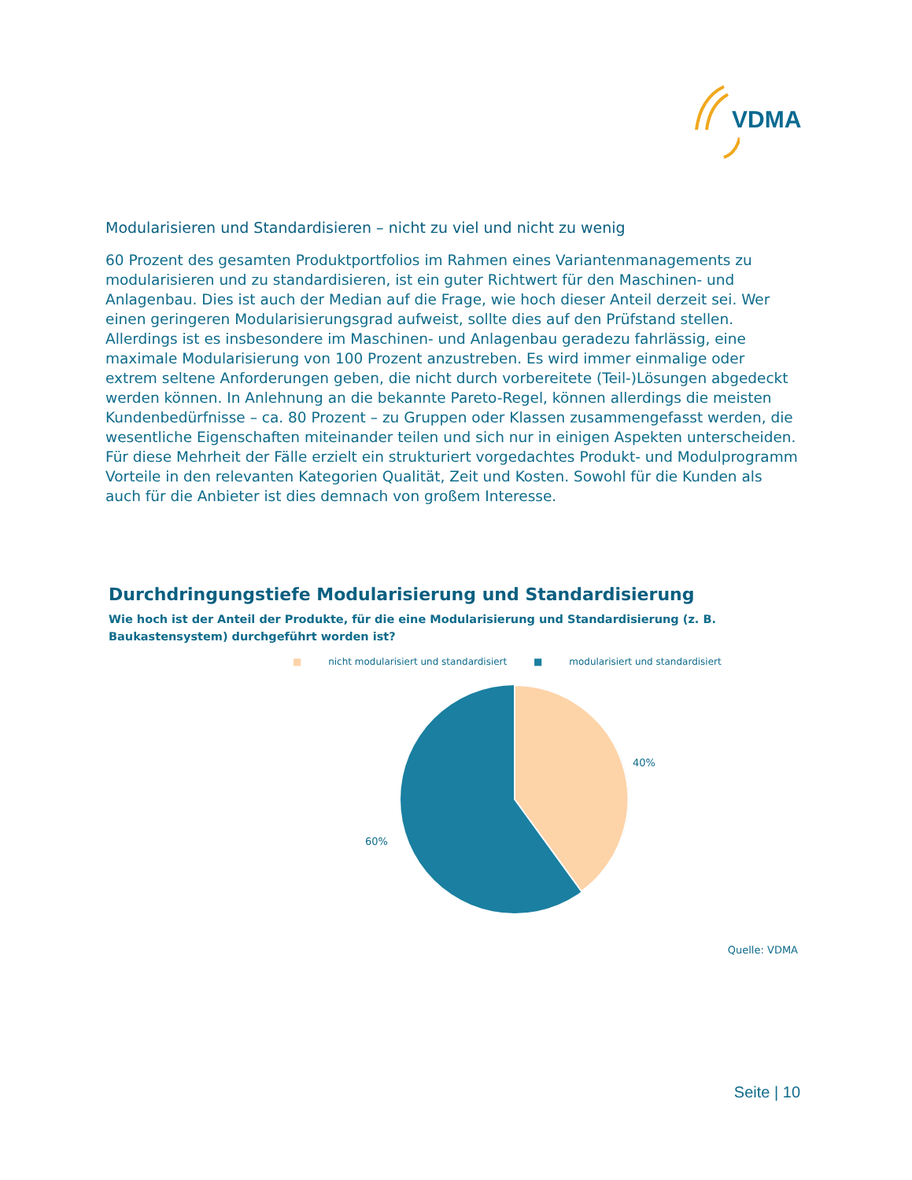VDMA
Modularisieren und Standardisieren – nicht zu viel und nicht zu wenig
60 Prozent des gesamten Produktportfolios im Rahmen eines Variantenmanagements zu modularisieren und zu standardisieren, ist ein guter Richtwert für den Maschinen- und Anlagenbau. Dies ist auch der Median auf die Frage, wie hoch dieser Anteil derzeit sei. Wer einen geringeren Modularisierungsgrad aufweist, sollte dies auf den Prüfstand stellen. Allerdings ist es insbesondere im Maschinen- und Anlagenbau geradezu fahrlässig, eine maximale Modularisierung von 100 Prozent anzustreben. Es wird immer einmalige oder extrem seltene Anforderungen geben, die nicht durch vorbereitete (Teil-)Lösungen abgedeckt werden können. In Anlehnung an die bekannte Pareto-Regel, können allerdings die meisten Kundenbedürfnisse – ca. 80 Prozent – zu Gruppen oder Klassen zusammengefasst werden, die wesentliche Eigenschaften miteinander teilen und sich nur in einigen Aspekten unterscheiden. Für diese Mehrheit der Fälle erzielt ein strukturiert vorgedachtes Produkt- und Modulprogramm Vorteile in den relevanten Kategorien Qualität, Zeit und Kosten. Sowohl für die Kunden als auch für die Anbieter ist dies demnach von großem Interesse.
Durchdringungstiefe Modularisierung und Standardisierung
Wie hoch ist der Anteil der Produkte, für die eine Modularisierung und Standardisierung (z. B. Baukastensystem) durchgeführt worden ist?
■ nicht modularisiert und standardisiert ■ modularisiert und standardisiert
40%
60%
Quelle: VDMA
Seite | 10